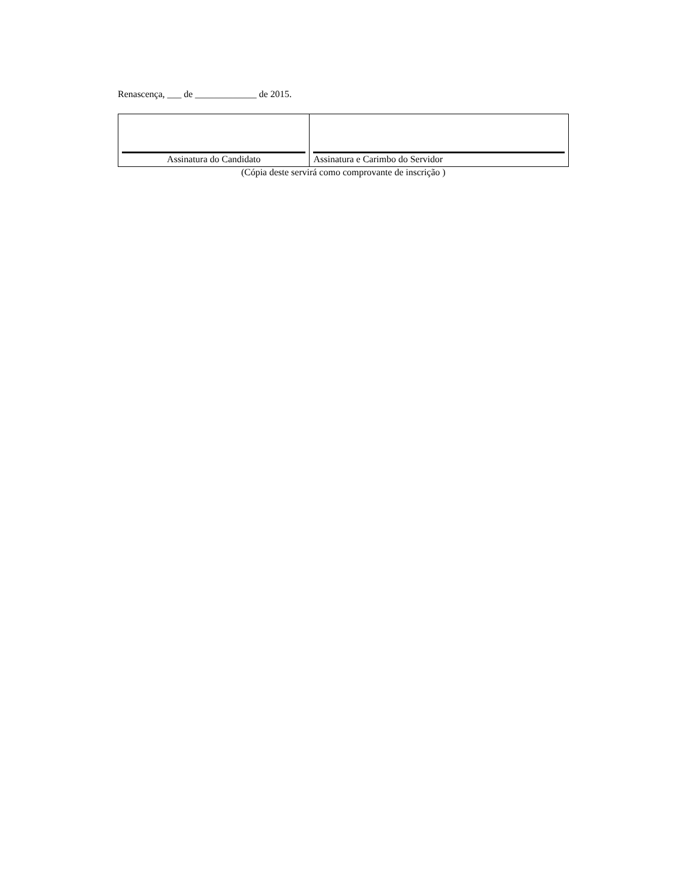Renascença, ___ de _____________ de 2015.
| Assinatura do Candidato | Assinatura e Carimbo do Servidor |
(Cópia deste servirá como comprovante de inscrição )